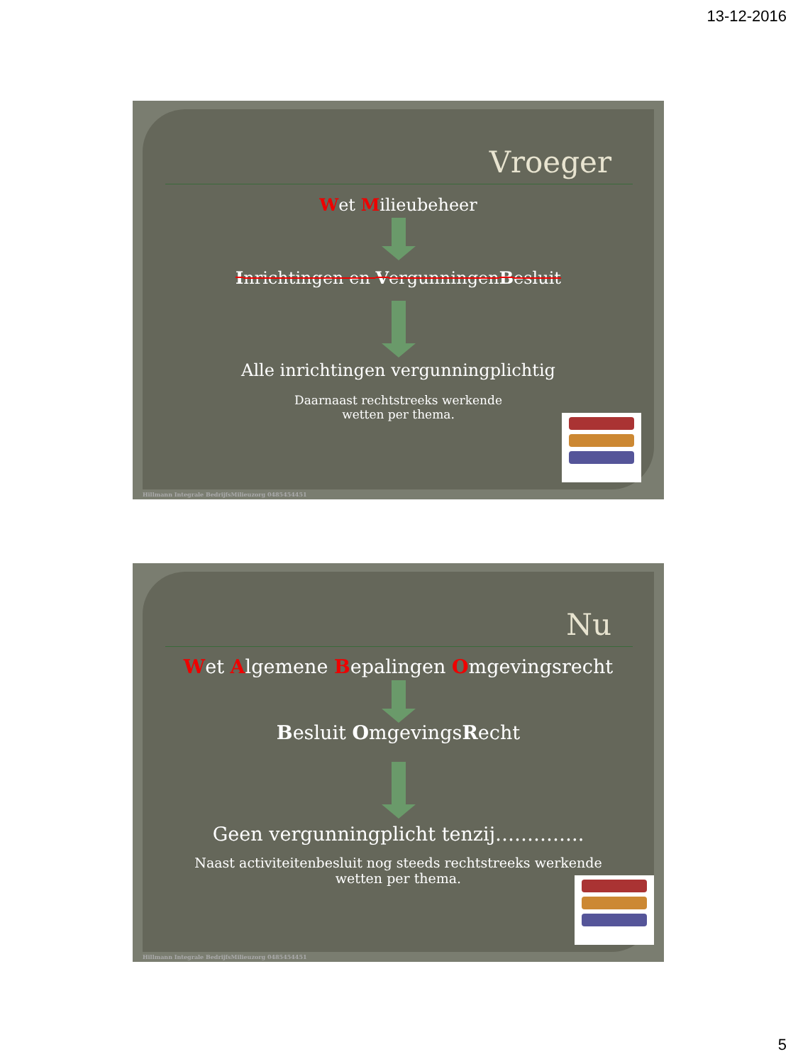13-12-2016
Vroeger
Wet Milieubeheer
Inrichtingen en VergunningenBesluit
Alle inrichtingen vergunningplichtig
Daarnaast rechtstreeks werkende
wetten per thema.
Hillmann Integrale BedrijfsMilieuzorg 0485454451
Nu
Wet Algemene Bepalingen Omgevingsrecht
Besluit OmgevingsRecht
Geen vergunningplicht tenzij…………..
Naast activiteitenbesluit nog steeds rechtstreeks werkende
wetten per thema.
Hillmann Integrale BedrijfsMilieuzorg 0485454451
5